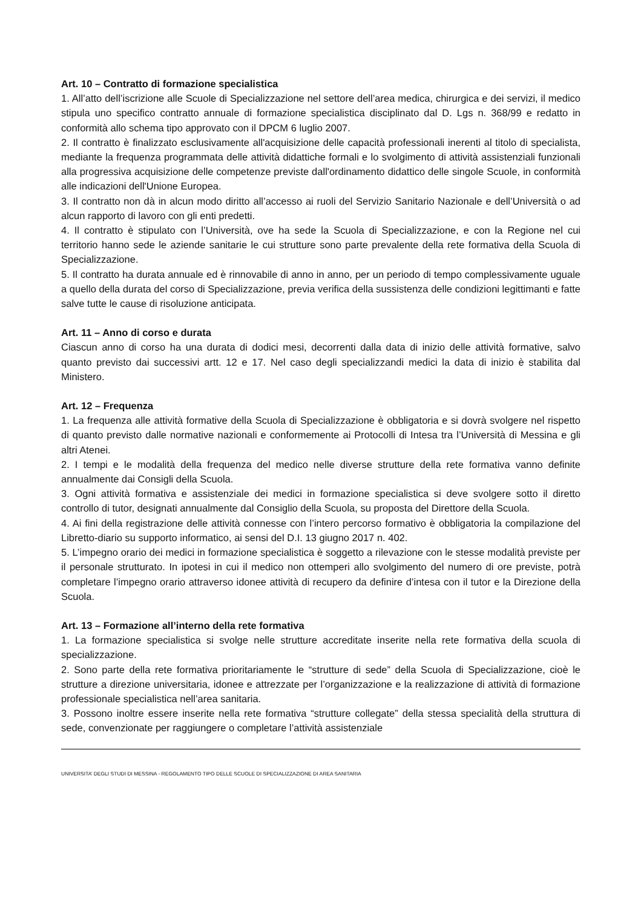Art. 10 – Contratto di formazione specialistica
1. All’atto dell’iscrizione alle Scuole di Specializzazione nel settore dell’area medica, chirurgica e dei servizi, il medico stipula uno specifico contratto annuale di formazione specialistica disciplinato dal D. Lgs n. 368/99 e redatto in conformità allo schema tipo approvato con il DPCM 6 luglio 2007.
2. Il contratto è finalizzato esclusivamente all'acquisizione delle capacità professionali inerenti al titolo di specialista, mediante la frequenza programmata delle attività didattiche formali e lo svolgimento di attività assistenziali funzionali alla progressiva acquisizione delle competenze previste dall'ordinamento didattico delle singole Scuole, in conformità alle indicazioni dell'Unione Europea.
3. Il contratto non dà in alcun modo diritto all’accesso ai ruoli del Servizio Sanitario Nazionale e dell’Università o ad alcun rapporto di lavoro con gli enti predetti.
4. Il contratto è stipulato con l’Università, ove ha sede la Scuola di Specializzazione, e con la Regione nel cui territorio hanno sede le aziende sanitarie le cui strutture sono parte prevalente della rete formativa della Scuola di Specializzazione.
5. Il contratto ha durata annuale ed è rinnovabile di anno in anno, per un periodo di tempo complessivamente uguale a quello della durata del corso di Specializzazione, previa verifica della sussistenza delle condizioni legittimanti e fatte salve tutte le cause di risoluzione anticipata.
Art. 11 – Anno di corso e durata
Ciascun anno di corso ha una durata di dodici mesi, decorrenti dalla data di inizio delle attività formative, salvo quanto previsto dai successivi artt. 12 e 17. Nel caso degli specializzandi medici la data di inizio è stabilita dal Ministero.
Art. 12 – Frequenza
1. La frequenza alle attività formative della Scuola di Specializzazione è obbligatoria e si dovrà svolgere nel rispetto di quanto previsto dalle normative nazionali e conformemente ai Protocolli di Intesa tra l’Università di Messina e gli altri Atenei.
2. I tempi e le modalità della frequenza del medico nelle diverse strutture della rete formativa vanno definite annualmente dai Consigli della Scuola.
3. Ogni attività formativa e assistenziale dei medici in formazione specialistica si deve svolgere sotto il diretto controllo di tutor, designati annualmente dal Consiglio della Scuola, su proposta del Direttore della Scuola.
4. Ai fini della registrazione delle attività connesse con l’intero percorso formativo è obbligatoria la compilazione del Libretto-diario su supporto informatico, ai sensi del D.I. 13 giugno 2017 n. 402.
5. L’impegno orario dei medici in formazione specialistica è soggetto a rilevazione con le stesse modalità previste per il personale strutturato. In ipotesi in cui il medico non ottemperi allo svolgimento del numero di ore previste, potrà completare l’impegno orario attraverso idonee attività di recupero da definire d’intesa con il tutor e la Direzione della Scuola.
Art. 13 – Formazione all’interno della rete formativa
1. La formazione specialistica si svolge nelle strutture accreditate inserite nella rete formativa della scuola di specializzazione.
2. Sono parte della rete formativa prioritariamente le “strutture di sede” della Scuola di Specializzazione, cioè le strutture a direzione universitaria, idonee e attrezzate per l’organizzazione e la realizzazione di attività di formazione professionale specialistica nell’area sanitaria.
3. Possono inoltre essere inserite nella rete formativa “strutture collegate” della stessa specialità della struttura di sede, convenzionate per raggiungere o completare l’attività assistenziale
UNIVERSITA’ DEGLI STUDI DI MESSINA - REGOLAMENTO TIPO DELLE SCUOLE DI SPECIALIZZAZIONE DI AREA SANITARIA